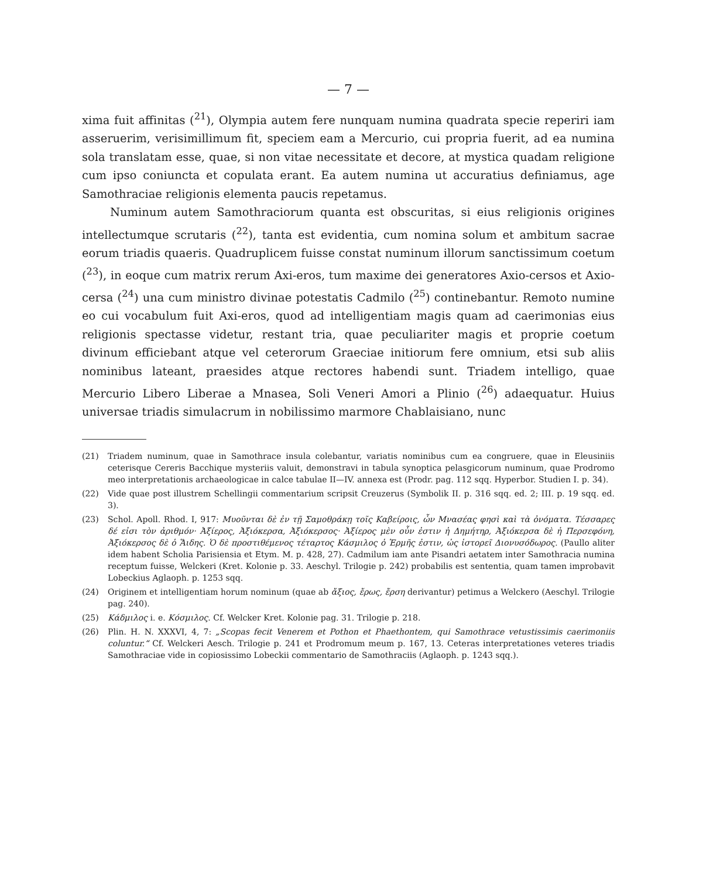— 7 —
xima fuit affinitas (<sup>21</sup>), Olympia autem fere nunquam numina quadrata specie reperiri iam asseruerim, verisimillimum fit, speciem eam a Mercurio, cui propria fuerit, ad ea numina sola translatam esse, quae, si non vitae necessitate et decore, at mystica quadam religione cum ipso coniuncta et copulata erant. Ea autem numina ut accuratius definiamus, age Samothraciae religionis elementa paucis repetamus.
Numinum autem Samothraciorum quanta est obscuritas, si eius religionis origines intellectumque scrutaris (<sup>22</sup>), tanta est evidentia, cum nomina solum et ambitum sacrae eorum triadis quaeris. Quadruplicem fuisse constat numinum illorum sanctissimum coetum (<sup>23</sup>), in eoque cum matrix rerum Axi-eros, tum maxime dei generatores Axio-cersos et Axio-cersa (<sup>24</sup>) una cum ministro divinae potestatis Cadmilo (<sup>25</sup>) continebantur. Remoto numine eo cui vocabulum fuit Axi-eros, quod ad intelligentiam magis quam ad caerimonias eius religionis spectasse videtur, restant tria, quae peculiariter magis et proprie coetum divinum efficiebant atque vel ceterorum Graeciae initiorum fere omnium, etsi sub aliis nominibus lateant, praesides atque rectores habendi sunt. Triadem intelligo, quae Mercurio Libero Liberae a Mnasea, Soli Veneri Amori a Plinio (<sup>26</sup>) adaequatur. Huius universae triadis simulacrum in nobilissimo marmore Chablaisiano, nunc
(21) Triadem numinum, quae in Samothrace insula colebantur, variatis nominibus cum ea congruere, quae in Eleusiniis ceterisque Cereris Bacchique mysteriis valuit, demonstravi in tabula synoptica pelasgicorum numinum, quae Prodromo meo interpretationis archaeologicae in calce tabulae II—IV. annexa est (Prodr. pag. 112 sqq. Hyperbor. Studien I. p. 34).
(22) Vide quae post illustrem Schellingii commentarium scripsit Creuzerus (Symbolik II. p. 316 sqq. ed. 2; III. p. 19 sqq. ed. 3).
(23) Schol. Apoll. Rhod. I, 917: Μυοῦνται δὲ ἐν τῇ Σαμοθράκῃ τοῖς Καβείροις, ὧν Μνασέας φησὶ καὶ τὰ ὀνόματα. Τέσσαρες δέ εἰσι τὸν ἀριθμόν· Ἀξίερος, Ἀξιόκερσα, Ἀξιόκερσος· Ἀξίερος μὲν οὖν ἐστιν ἡ Δημήτηρ, Ἀξιόκερσα δὲ ἡ Περσεφόνη, Ἀξιόκερσος δὲ ὁ Ἅιδης. Ὁ δὲ προστιθέμενος τέταρτος Κάσμιλος ὁ Ἑρμῆς ἐστιν, ὡς ἱστορεῖ Διονυσόδωρος. (Paullo aliter idem habent Scholia Parisiensia et Etym. M. p. 428, 27). Cadmilum iam ante Pisandri aetatem inter Samothracia numina receptum fuisse, Welckeri (Kret. Kolonie p. 33. Aeschyl. Trilogie p. 242) probabilis est sententia, quam tamen improbavit Lobeckius Aglaoph. p. 1253 sqq.
(24) Originem et intelligentiam horum nominum (quae ab ἄξιος, ἔρως, ἔρση derivantur) petimus a Welckero (Aeschyl. Trilogie pag. 240).
(25) Κάδμιλος i. e. Κόσμιλος. Cf. Welcker Kret. Kolonie pag. 31. Trilogie p. 218.
(26) Plin. H. N. XXXVI, 4, 7: „Scopas fecit Venerem et Pothon et Phaethontem, qui Samothrace vetustissimis caerimoniis coluntur.“ Cf. Welckeri Aesch. Trilogie p. 241 et Prodromum meum p. 167, 13. Ceteras interpretationes veteres triadis Samothraciae vide in copiosissimo Lobeckii commentario de Samothraciis (Aglaoph. p. 1243 sqq.).